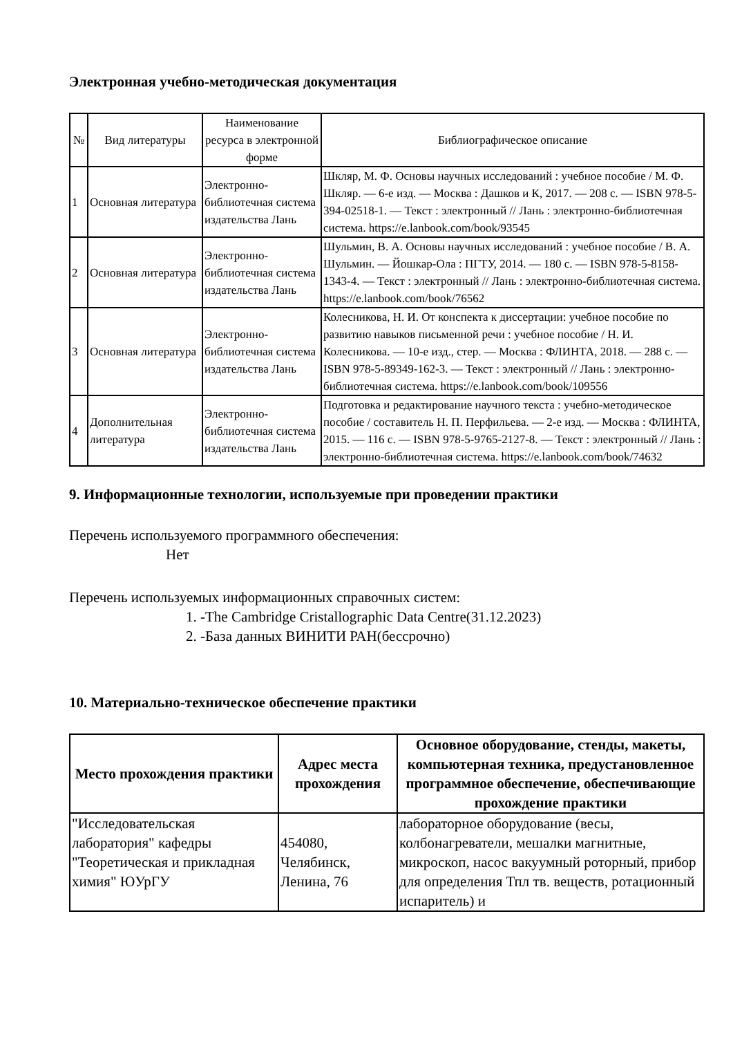Электронная учебно-методическая документация
| № | Вид литературы | Наименование ресурса в электронной форме | Библиографическое описание |
| --- | --- | --- | --- |
| 1 | Основная литература | Электронно-библиотечная система издательства Лань | Шкляр, М. Ф. Основы научных исследований : учебное пособие / М. Ф. Шкляр. — 6-е изд. — Москва : Дашков и К, 2017. — 208 с. — ISBN 978-5-394-02518-1. — Текст : электронный // Лань : электронно-библиотечная система. https://e.lanbook.com/book/93545 |
| 2 | Основная литература | Электронно-библиотечная система издательства Лань | Шульмин, В. А. Основы научных исследований : учебное пособие / В. А. Шульмин. — Йошкар-Ола : ПГТУ, 2014. — 180 с. — ISBN 978-5-8158-1343-4. — Текст : электронный // Лань : электронно-библиотечная система. https://e.lanbook.com/book/76562 |
| 3 | Основная литература | Электронно-библиотечная система издательства Лань | Колесникова, Н. И. От конспекта к диссертации: учебное пособие по развитию навыков письменной речи : учебное пособие / Н. И. Колесникова. — 10-е изд., стер. — Москва : ФЛИНТА, 2018. — 288 с. — ISBN 978-5-89349-162-3. — Текст : электронный // Лань : электронно-библиотечная система. https://e.lanbook.com/book/109556 |
| 4 | Дополнительная литература | Электронно-библиотечная система издательства Лань | Подготовка и редактирование научного текста : учебно-методическое пособие / составитель Н. П. Перфильева. — 2-е изд. — Москва : ФЛИНТА, 2015. — 116 с. — ISBN 978-5-9765-2127-8. — Текст : электронный // Лань : электронно-библиотечная система. https://e.lanbook.com/book/74632 |
9. Информационные технологии, используемые при проведении практики
Перечень используемого программного обеспечения:
Нет
Перечень используемых информационных справочных систем:
1. -The Cambridge Cristallographic Data Centre(31.12.2023)
2. -База данных ВИНИТИ РАН(бессрочно)
10. Материально-техническое обеспечение практики
| Место прохождения практики | Адрес места прохождения | Основное оборудование, стенды, макеты, компьютерная техника, предустановленное программное обеспечение, обеспечивающие прохождение практики |
| --- | --- | --- |
| "Исследовательская лаборатория" кафедры "Теоретическая и прикладная химия" ЮУрГУ | 454080, Челябинск, Ленина, 76 | лабораторное оборудование (весы, колбонагреватели, мешалки магнитные, микроскоп, насос вакуумный роторный, прибор для определения Тпл тв. веществ, ротационный испаритель) и |